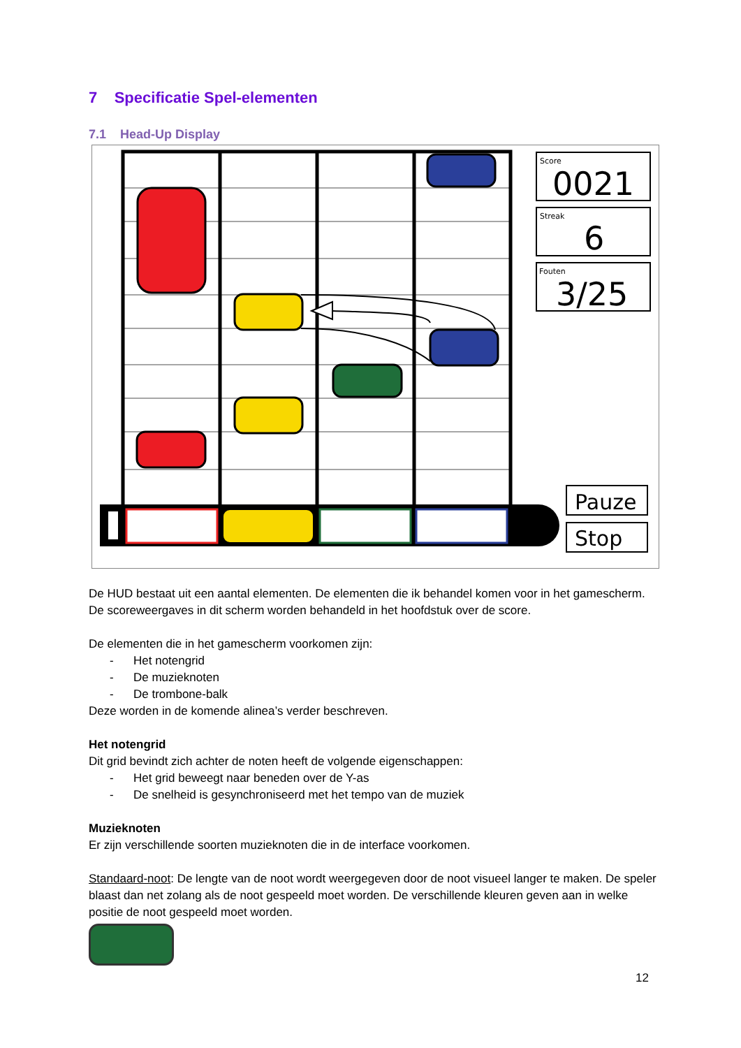7 Specificatie Spel-elementen
7.1 Head-Up Display
Score
0021
Streak
6
Fouten
3/25
Pauze
Stop
De HUD bestaat uit een aantal elementen. De elementen die ik behandel komen voor in het gamescherm. De scoreweergaves in dit scherm worden behandeld in het hoofdstuk over de score.
De elementen die in het gamescherm voorkomen zijn:
- Het notengrid
- De muzieknoten
- De trombone-balk
Deze worden in de komende alinea’s verder beschreven.
Het notengrid
Dit grid bevindt zich achter de noten heeft de volgende eigenschappen:
- Het grid beweegt naar beneden over de Y-as
- De snelheid is gesynchroniseerd met het tempo van de muziek
Muzieknoten
Er zijn verschillende soorten muzieknoten die in de interface voorkomen.
Standaard-noot: De lengte van de noot wordt weergegeven door de noot visueel langer te maken. De speler blaast dan net zolang als de noot gespeeld moet worden. De verschillende kleuren geven aan in welke positie de noot gespeeld moet worden.
12